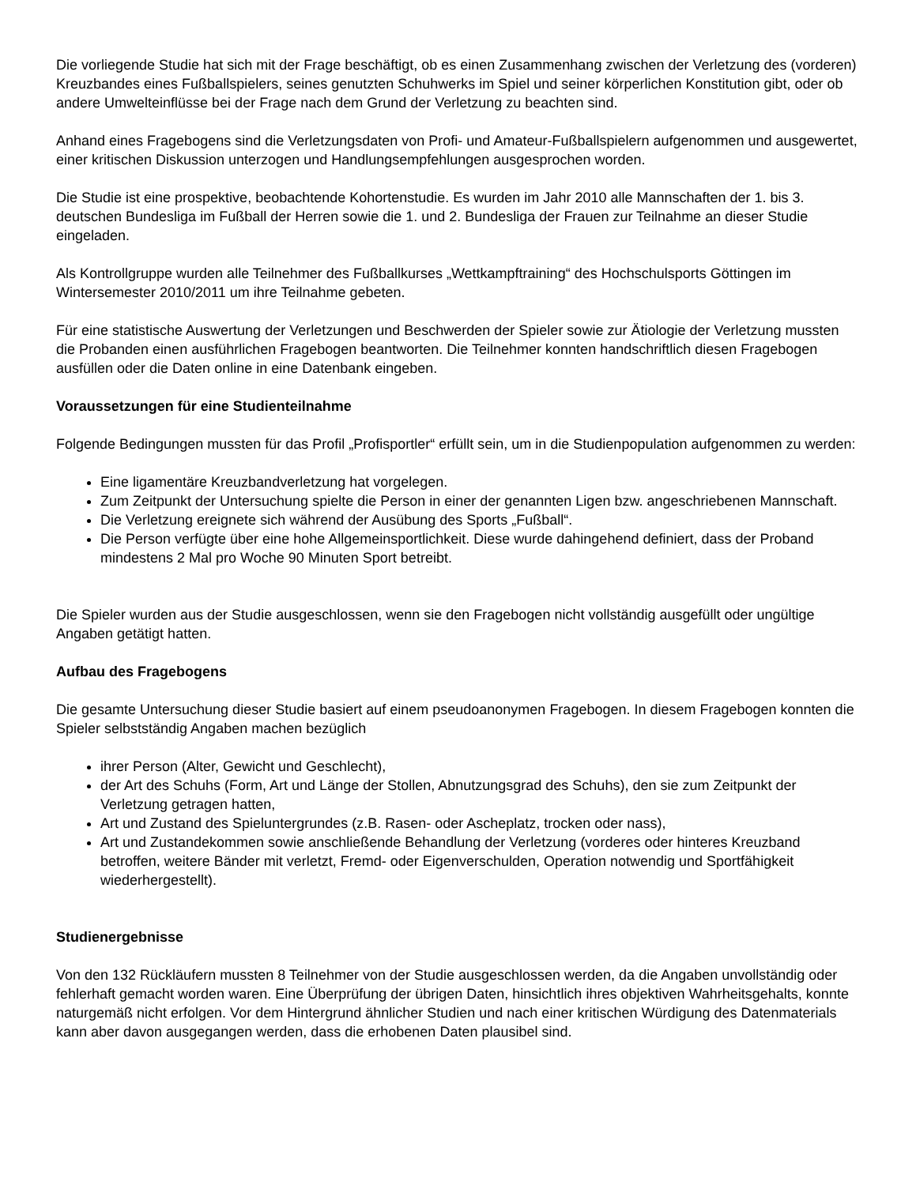Die vorliegende Studie hat sich mit der Frage beschäftigt, ob es einen Zusammenhang zwischen der Verletzung des (vorderen) Kreuzbandes eines Fußballspielers, seines genutzten Schuhwerks im Spiel und seiner körperlichen Konstitution gibt, oder ob andere Umwelteinflüsse bei der Frage nach dem Grund der Verletzung zu beachten sind.
Anhand eines Fragebogens sind die Verletzungsdaten von Profi- und Amateur-Fußballspielern aufgenommen und ausgewertet, einer kritischen Diskussion unterzogen und Handlungsempfehlungen ausgesprochen worden.
Die Studie ist eine prospektive, beobachtende Kohortenstudie. Es wurden im Jahr 2010 alle Mannschaften der 1. bis 3. deutschen Bundesliga im Fußball der Herren sowie die 1. und 2. Bundesliga der Frauen zur Teilnahme an dieser Studie eingeladen.
Als Kontrollgruppe wurden alle Teilnehmer des Fußballkurses „Wettkampftraining“ des Hochschulsports Göttingen im Wintersemester 2010/2011 um ihre Teilnahme gebeten.
Für eine statistische Auswertung der Verletzungen und Beschwerden der Spieler sowie zur Ätiologie der Verletzung mussten die Probanden einen ausführlichen Fragebogen beantworten. Die Teilnehmer konnten handschriftlich diesen Fragebogen ausfüllen oder die Daten online in eine Datenbank eingeben.
Voraussetzungen für eine Studienteilnahme
Folgende Bedingungen mussten für das Profil „Profisportler“ erfüllt sein, um in die Studienpopulation aufgenommen zu werden:
Eine ligamentäre Kreuzbandverletzung hat vorgelegen.
Zum Zeitpunkt der Untersuchung spielte die Person in einer der genannten Ligen bzw. angeschriebenen Mannschaft.
Die Verletzung ereignete sich während der Ausübung des Sports „Fußball“.
Die Person verfügte über eine hohe Allgemeinsportlichkeit. Diese wurde dahingehend definiert, dass der Proband mindestens 2 Mal pro Woche 90 Minuten Sport betreibt.
Die Spieler wurden aus der Studie ausgeschlossen, wenn sie den Fragebogen nicht vollständig ausgefüllt oder ungültige Angaben getätigt hatten.
Aufbau des Fragebogens
Die gesamte Untersuchung dieser Studie basiert auf einem pseudoanonymen Fragebogen. In diesem Fragebogen konnten die Spieler selbstständig Angaben machen bezüglich
ihrer Person (Alter, Gewicht und Geschlecht),
der Art des Schuhs (Form, Art und Länge der Stollen, Abnutzungsgrad des Schuhs), den sie zum Zeitpunkt der Verletzung getragen hatten,
Art und Zustand des Spieluntergrundes (z.B. Rasen- oder Ascheplatz, trocken oder nass),
Art und Zustandekommen sowie anschließende Behandlung der Verletzung (vorderes oder hinteres Kreuzband betroffen, weitere Bänder mit verletzt, Fremd- oder Eigenverschulden, Operation notwendig und Sportfähigkeit wiederhergestellt).
Studienergebnisse
Von den 132 Rückläufern mussten 8 Teilnehmer von der Studie ausgeschlossen werden, da die Angaben unvollständig oder fehlerhaft gemacht worden waren. Eine Überprüfung der übrigen Daten, hinsichtlich ihres objektiven Wahrheitsgehalts, konnte naturgemäß nicht erfolgen. Vor dem Hintergrund ähnlicher Studien und nach einer kritischen Würdigung des Datenmaterials kann aber davon ausgegangen werden, dass die erhobenen Daten plausibel sind.